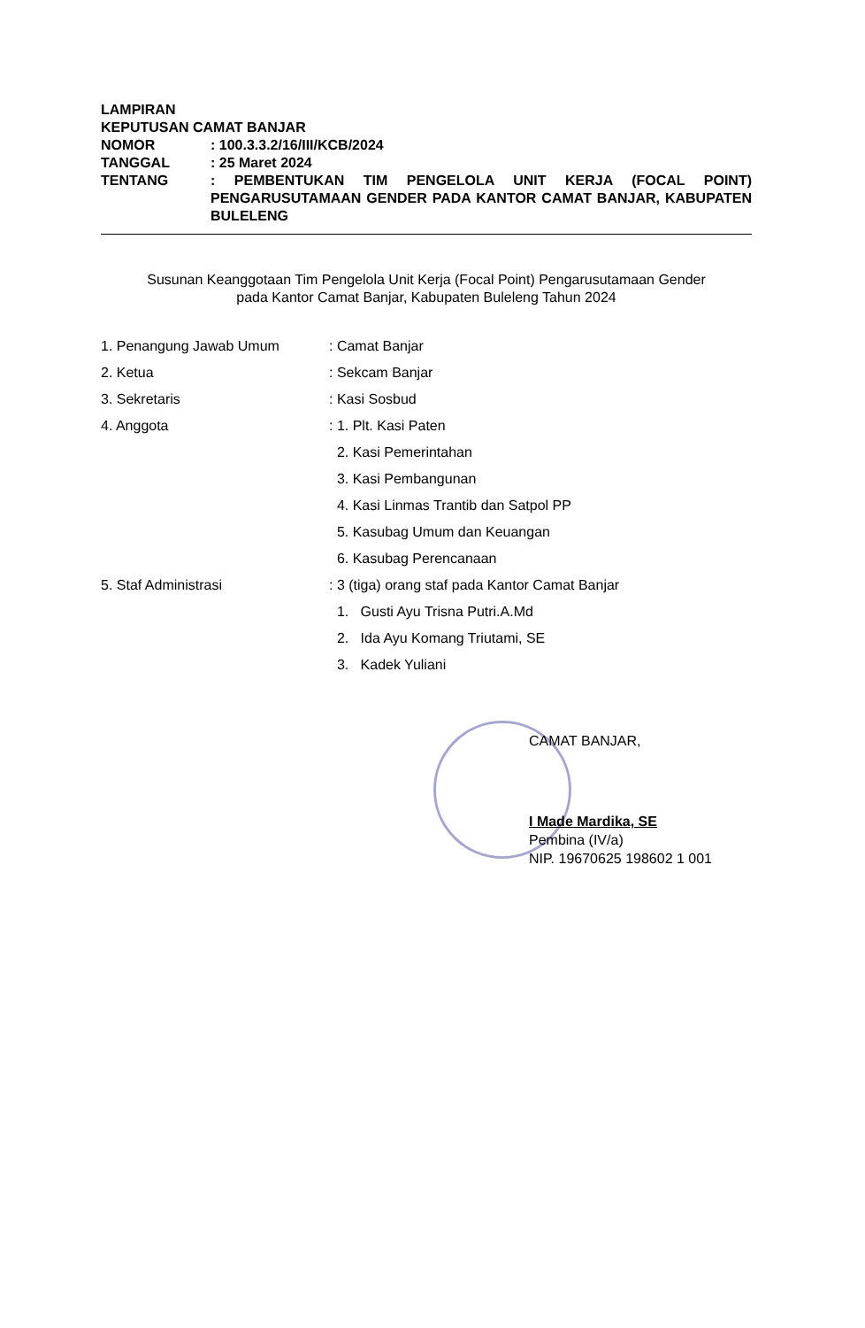LAMPIRAN
KEPUTUSAN CAMAT BANJAR
NOMOR: 100.3.3.2/16/III/KCB/2024
TANGGAL: 25 Maret 2024
TENTANG: PEMBENTUKAN TIM PENGELOLA UNIT KERJA (FOCAL POINT) PENGARUSUTAMAAN GENDER PADA KANTOR CAMAT BANJAR, KABUPATEN BULELENG
Susunan Keanggotaan Tim Pengelola Unit Kerja (Focal Point) Pengarusutamaan Gender
pada Kantor Camat Banjar, Kabupaten Buleleng Tahun 2024
1. Penangung Jawab Umum: Camat Banjar
2. Ketua: Sekcam Banjar
3. Sekretaris: Kasi Sosbud
4. Anggota: 1. Plt. Kasi Paten
2. Kasi Pemerintahan
3. Kasi Pembangunan
4. Kasi Linmas Trantib dan Satpol PP
5. Kasubag Umum dan Keuangan
6. Kasubag Perencanaan
5. Staf Administrasi: 3 (tiga) orang staf pada Kantor Camat Banjar
1. Gusti Ayu Trisna Putri.A.Md
2. Ida Ayu Komang Triutami, SE
3. Kadek Yuliani
CAMAT BANJAR,
I Made Mardika, SE
Pembina (IV/a)
NIP. 19670625 198602 1 001